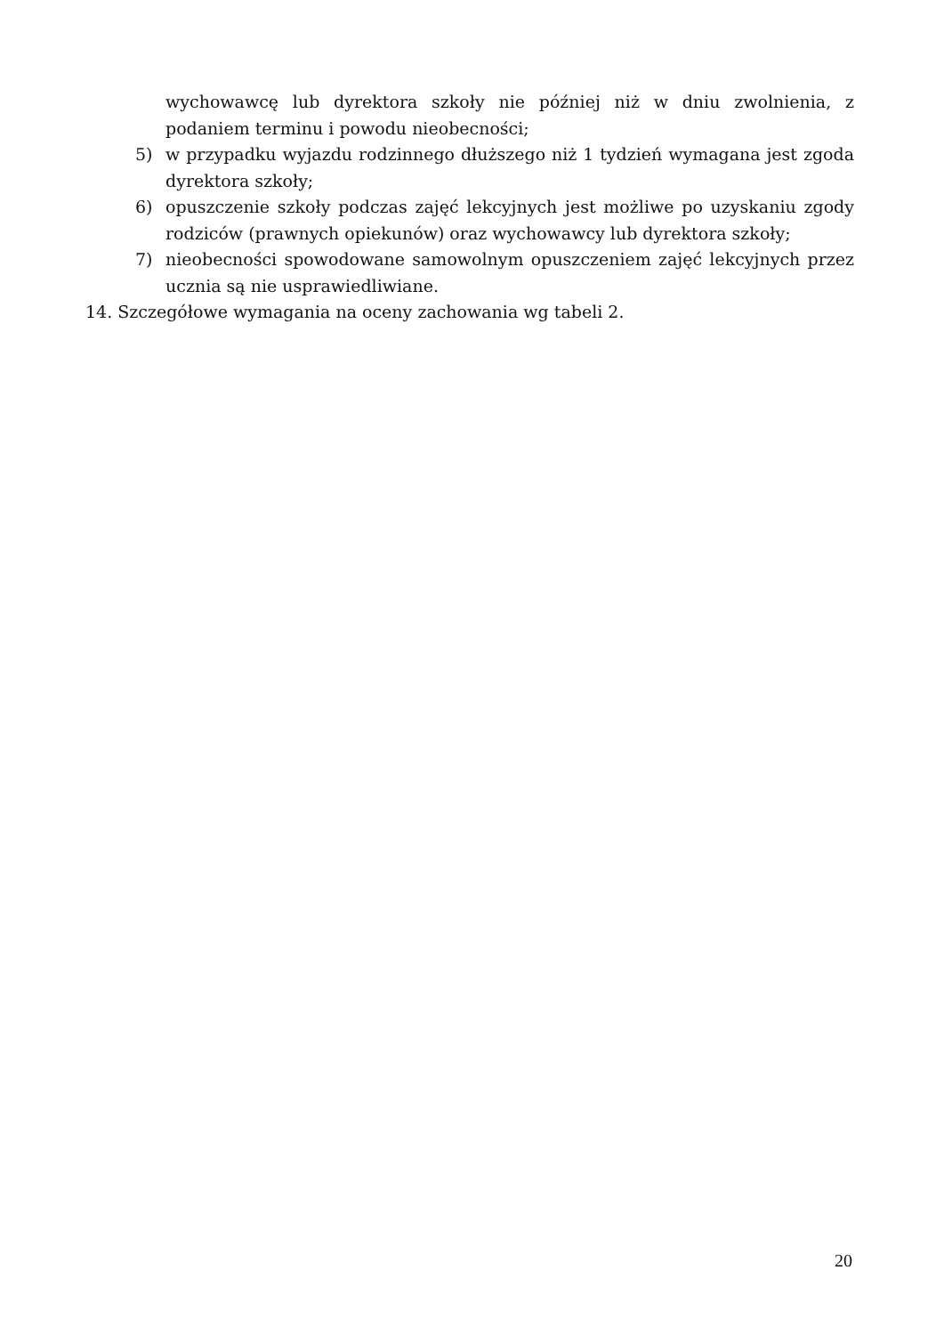wychowawcę lub dyrektora szkoły nie później niż w dniu zwolnienia, z podaniem terminu i powodu nieobecności;
5) w przypadku wyjazdu rodzinnego dłuższego niż 1 tydzień wymagana jest zgoda dyrektora szkoły;
6) opuszczenie szkoły podczas zajęć lekcyjnych jest możliwe po uzyskaniu zgody rodziców (prawnych opiekunów) oraz wychowawcy lub dyrektora szkoły;
7) nieobecności spowodowane samowolnym opuszczeniem zajęć lekcyjnych przez ucznia są nie usprawiedliwiane.
14. Szczegółowe wymagania na oceny zachowania wg tabeli 2.
20